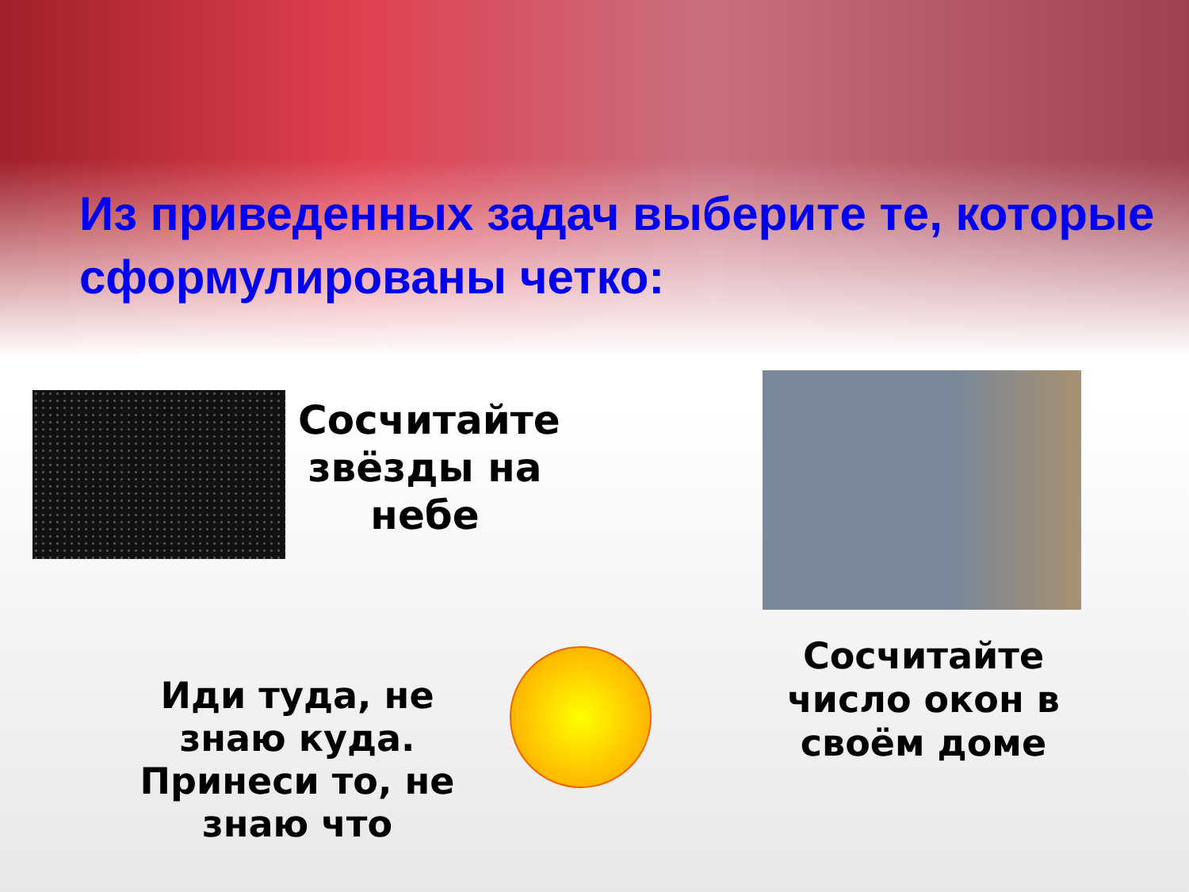Из приведенных задач выберите те, которые сформулированы четко:
Сосчитайте звёзды на небе
Сосчитайте число окон в своём доме
Иди туда, не знаю куда. Принеси то, не знаю что